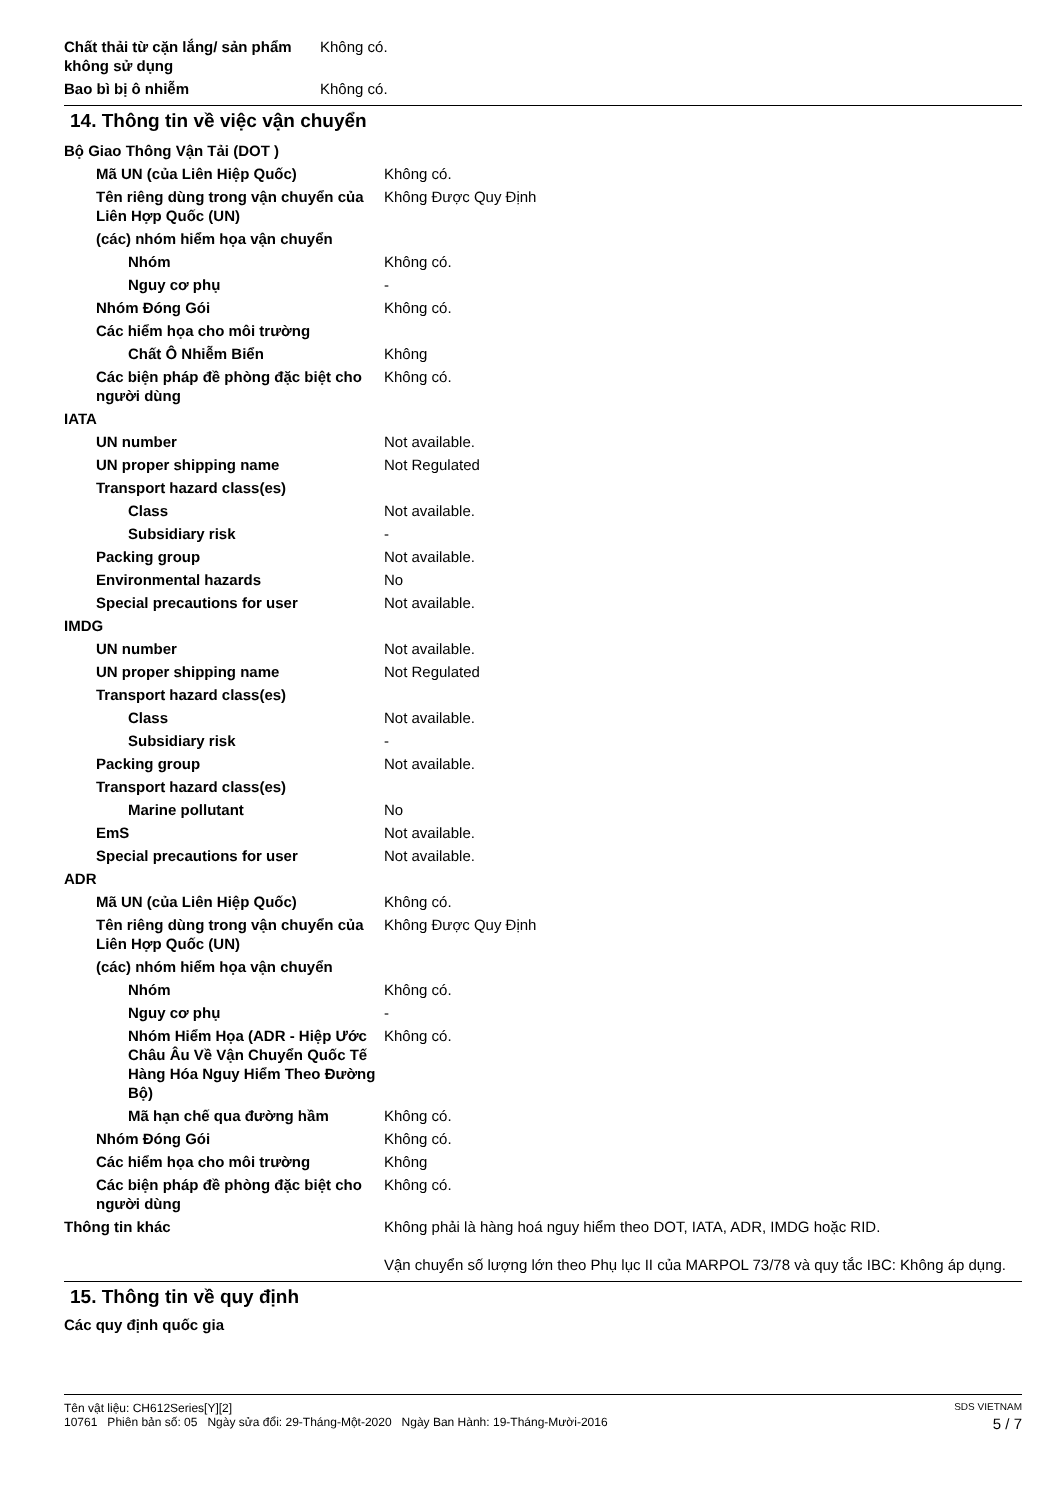| Chất thải từ cặn lắng/ sản phẩm không sử dụng | Không có. |
| Bao bì bị ô nhiễm | Không có. |
14. Thông tin về việc vận chuyển
| Bộ Giao Thông Vận Tải (DOT ) | |
| Mã UN (của Liên Hiệp Quốc) | Không có. |
| Tên riêng dùng trong vận chuyển của Liên Hợp Quốc (UN) | Không Được Quy Định |
| (các) nhóm hiểm họa vận chuyển | |
| Nhóm | Không có. |
| Nguy cơ phụ | - |
| Nhóm Đóng Gói | Không có. |
| Các hiểm họa cho môi trường | |
| Chất Ô Nhiễm Biển | Không |
| Các biện pháp đề phòng đặc biệt cho người dùng | Không có. |
| IATA | |
| UN number | Not available. |
| UN proper shipping name | Not Regulated |
| Transport hazard class(es) | |
| Class | Not available. |
| Subsidiary risk | - |
| Packing group | Not available. |
| Environmental hazards | No |
| Special precautions for user | Not available. |
| IMDG | |
| UN number | Not available. |
| UN proper shipping name | Not Regulated |
| Transport hazard class(es) | |
| Class | Not available. |
| Subsidiary risk | - |
| Packing group | Not available. |
| Transport hazard class(es) | |
| Marine pollutant | No |
| EmS | Not available. |
| Special precautions for user | Not available. |
| ADR | |
| Mã UN (của Liên Hiệp Quốc) | Không có. |
| Tên riêng dùng trong vận chuyển của Liên Hợp Quốc (UN) | Không Được Quy Định |
| (các) nhóm hiểm họa vận chuyển | |
| Nhóm | Không có. |
| Nguy cơ phụ | - |
| Nhóm Hiểm Họa (ADR - Hiệp Ước Châu Âu Về Vận Chuyển Quốc Tế Hàng Hóa Nguy Hiểm Theo Đường Bộ) | Không có. |
| Mã hạn chế qua đường hầm | Không có. |
| Nhóm Đóng Gói | Không có. |
| Các hiểm họa cho môi trường | Không |
| Các biện pháp đề phòng đặc biệt cho người dùng | Không có. |
| Thông tin khác | Không phải là hàng hoá nguy hiểm theo DOT, IATA, ADR, IMDG hoặc RID. Vận chuyển số lượng lớn theo Phụ lục II của MARPOL 73/78 và quy tắc IBC: Không áp dụng. |
15. Thông tin về quy định
Các quy định quốc gia
Tên vật liệu: CH612Series[Y][2] SDS VIETNAM
10761 Phiên bản số: 05 Ngày sửa đổi: 29-Tháng-Một-2020 Ngày Ban Hành: 19-Tháng-Mười-2016 5 / 7